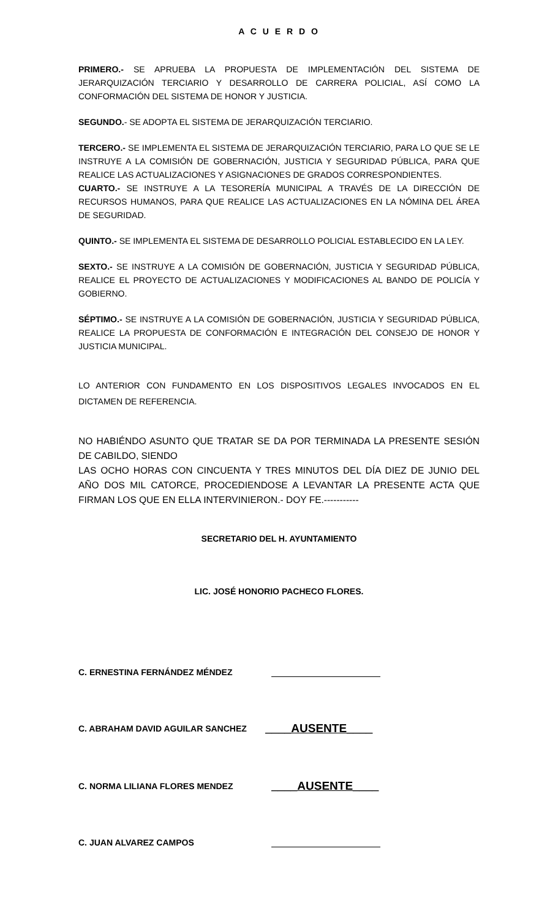A C U E R D O
PRIMERO.- SE APRUEBA LA PROPUESTA DE IMPLEMENTACIÓN DEL SISTEMA DE JERARQUIZACIÓN TERCIARIO Y DESARROLLO DE CARRERA POLICIAL, ASÍ COMO LA CONFORMACIÓN DEL SISTEMA DE HONOR Y JUSTICIA.
SEGUNDO.- SE ADOPTA EL SISTEMA DE JERARQUIZACIÓN TERCIARIO.
TERCERO.- SE IMPLEMENTA EL SISTEMA DE JERARQUIZACIÓN TERCIARIO, PARA LO QUE SE LE INSTRUYE A LA COMISIÓN DE GOBERNACIÓN, JUSTICIA Y SEGURIDAD PÚBLICA, PARA QUE REALICE LAS ACTUALIZACIONES Y ASIGNACIONES DE GRADOS CORRESPONDIENTES.
CUARTO.- SE INSTRUYE A LA TESORERÍA MUNICIPAL A TRAVÉS DE LA DIRECCIÓN DE RECURSOS HUMANOS, PARA QUE REALICE LAS ACTUALIZACIONES EN LA NÓMINA DEL ÁREA DE SEGURIDAD.
QUINTO.- SE IMPLEMENTA EL SISTEMA DE DESARROLLO POLICIAL ESTABLECIDO EN LA LEY.
SEXTO.- SE INSTRUYE A LA COMISIÓN DE GOBERNACIÓN, JUSTICIA Y SEGURIDAD PÚBLICA, REALICE EL PROYECTO DE ACTUALIZACIONES Y MODIFICACIONES AL BANDO DE POLICÍA Y GOBIERNO.
SÉPTIMO.- SE INSTRUYE A LA COMISIÓN DE GOBERNACIÓN, JUSTICIA Y SEGURIDAD PÚBLICA, REALICE LA PROPUESTA DE CONFORMACIÓN E INTEGRACIÓN DEL CONSEJO DE HONOR Y JUSTICIA MUNICIPAL.
LO ANTERIOR CON FUNDAMENTO EN LOS DISPOSITIVOS LEGALES INVOCADOS EN EL DICTAMEN DE REFERENCIA.
NO HABIÉNDO ASUNTO QUE TRATAR SE DA POR TERMINADA LA PRESENTE SESIÓN DE CABILDO, SIENDO
LAS OCHO HORAS CON CINCUENTA Y TRES MINUTOS DEL DÍA DIEZ DE JUNIO DEL AÑO DOS MIL CATORCE, PROCEDIENDOSE A LEVANTAR LA PRESENTE ACTA QUE FIRMAN LOS QUE EN ELLA INTERVINIERON.- DOY FE.-----------
SECRETARIO DEL H. AYUNTAMIENTO
LIC. JOSÉ HONORIO PACHECO FLORES.
C. ERNESTINA FERNÁNDEZ MÉNDEZ
C. ABRAHAM DAVID AGUILAR SANCHEZ ____AUSENTE____
C. NORMA LILIANA FLORES MENDEZ ____AUSENTE____
C. JUAN ALVAREZ CAMPOS